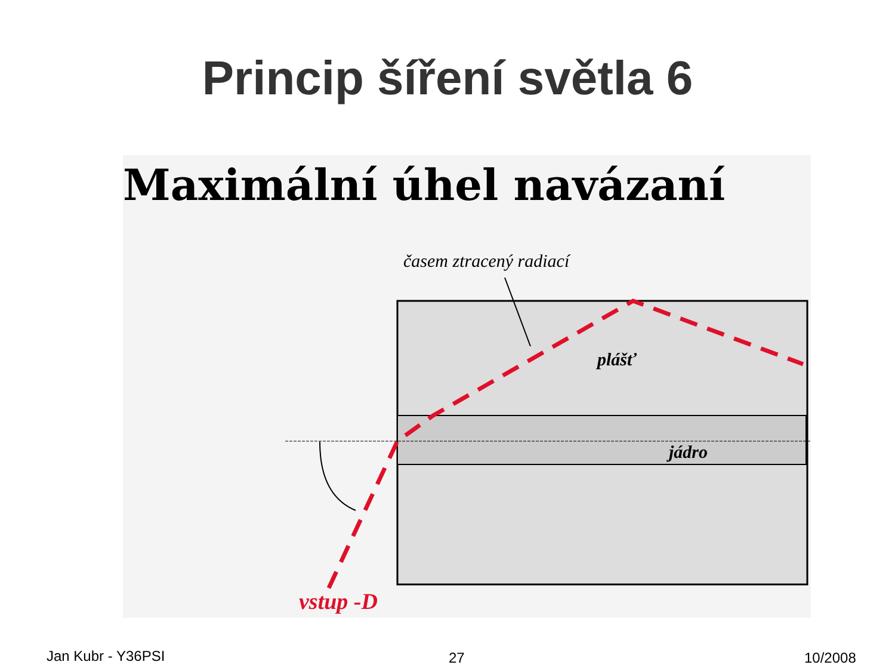Princip šíření světla 6
Maximální úhel navázaní
časem ztracený radiací
plášť
jádro
vstup -D
Jan Kubr - Y36PSI 27 10/2008